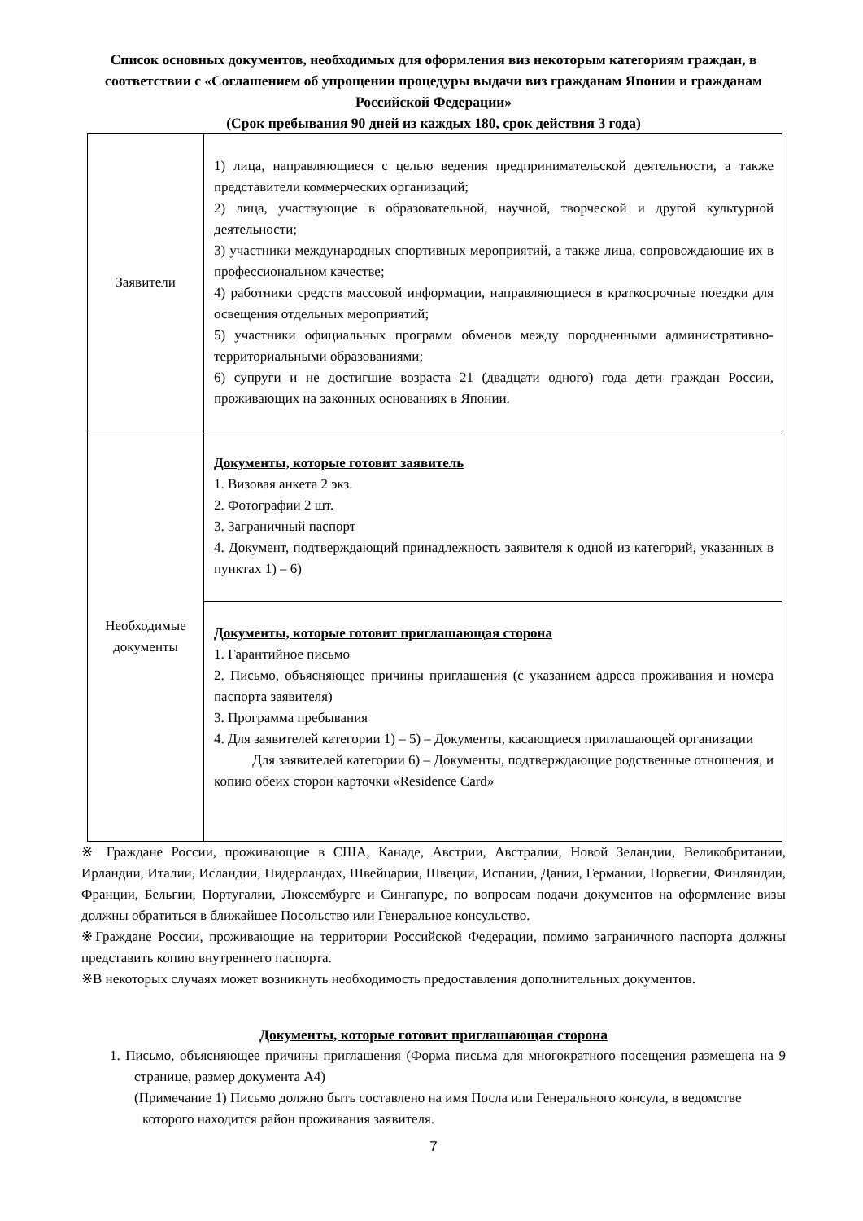Список основных документов, необходимых для оформления виз некоторым категориям граждан, в соответствии с «Соглашением об упрощении процедуры выдачи виз гражданам Японии и гражданам Российской Федерации»
(Срок пребывания 90 дней из каждых 180, срок действия 3 года)
| Заявители | 1) лица, направляющиеся с целью ведения предпринимательской деятельности, а также представители коммерческих организаций; 2) лица, участвующие в образовательной, научной, творческой и другой культурной деятельности; 3) участники международных спортивных мероприятий, а также лица, сопровождающие их в профессиональном качестве; 4) работники средств массовой информации, направляющиеся в краткосрочные поездки для освещения отдельных мероприятий; 5) участники официальных программ обменов между породненными административно-территориальными образованиями; 6) супруги и не достигшие возраста 21 (двадцати одного) года дети граждан России, проживающих на законных основаниях в Японии. |
| Необходимые документы | Документы, которые готовит заявитель 1. Визовая анкета 2 экз. 2. Фотографии 2 шт. 3. Заграничный паспорт 4. Документ, подтверждающий принадлежность заявителя к одной из категорий, указанных в пунктах 1) – 6) |
| | Документы, которые готовит приглашающая сторона 1. Гарантийное письмо 2. Письмо, объясняющее причины приглашения (с указанием адреса проживания и номера паспорта заявителя) 3. Программа пребывания 4. Для заявителей категории 1) – 5) – Документы, касающиеся приглашающей организации Для заявителей категории 6) – Документы, подтверждающие родственные отношения, и копию обеих сторон карточки «Residence Card» |
※ Граждане России, проживающие в США, Канаде, Австрии, Австралии, Новой Зеландии, Великобритании, Ирландии, Италии, Исландии, Нидерландах, Швейцарии, Швеции, Испании, Дании, Германии, Норвегии, Финляндии, Франции, Бельгии, Португалии, Люксембурге и Сингапуре, по вопросам подачи документов на оформление визы должны обратиться в ближайшее Посольство или Генеральное консульство.
※Граждане России, проживающие на территории Российской Федерации, помимо заграничного паспорта должны представить копию внутреннего паспорта.
※В некоторых случаях может возникнуть необходимость предоставления дополнительных документов.
Документы, которые готовит приглашающая сторона
1. Письмо, объясняющее причины приглашения (Форма письма для многократного посещения размещена на 9 странице, размер документа А4)
(Примечание 1) Письмо должно быть составлено на имя Посла или Генерального консула, в ведомстве которого находится район проживания заявителя.
7